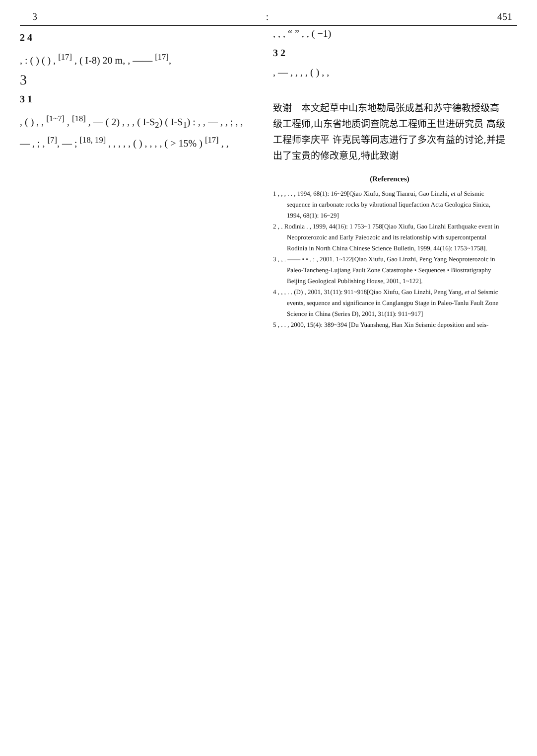3: 451
2 4
, : ( ) ( ) , <sup>[17]</sup> , ( I-8) 20 m, , —— <sup>[17]</sup>,
3
3 1
, ( ) , , <sup>[1~7]</sup> , <sup>[18]</sup> , — ( 2) , , , ( I-S<sub>2</sub>) ( I-S<sub>1</sub>) : , , — , , ; , , — , ; , <sup>[7]</sup>, — ; <sup>[18, 19]</sup> , , , , , ( ) , , , , ( > 15% ) <sup>[17]</sup> , ,
, , , “ ” , , ( −1)
3 2
, — , , , , ( ) , ,
致谢　本文起草中山东地勘局张成基和苏守德教授级高级工程师,山东省地质调查院总工程师王世进研究员 高级工程师李庆平 许克民等同志进行了多次有益的讨论,并提出了宝贵的修改意见,特此致谢
(References)
1 , , , . . , 1994, 68(1): 16~29[Qiao Xiufu, Song Tianrui, Gao Linzhi, et al Seismic sequence in carbonate rocks by vibrational liquefaction Acta Geologica Sinica, 1994, 68(1): 16~29]
2 , . Rodinia . , 1999, 44(16): 1 753~1 758[Qiao Xiufu, Gao Linzhi Earthquake event in Neoproterozoic and Early Paieozoic and its relationship with supercontpental Rodinia in North China Chinese Science Bulletin, 1999, 44(16): 1753~1758].
3 , , . —— • • . : , 2001. 1~122[Qiao Xiufu, Gao Linzhi, Peng Yang Neoproterozoic in Paleo-Tancheng-Lujiang Fault Zone Catastrophe • Sequences • Biostratigraphy Beijing Geological Publishing House, 2001, 1~122].
4 , , , . . (D) , 2001, 31(11): 911~918[Qiao Xiufu, Gao Linzhi, Peng Yang, et al Seismic events, sequence and significance in Canglangpu Stage in Paleo-Tanlu Fault Zone Science in China (Series D), 2001, 31(11): 911~917]
5 , . . , 2000, 15(4): 389~394 [Du Yuansheng, Han Xin Seismic deposition and seis-